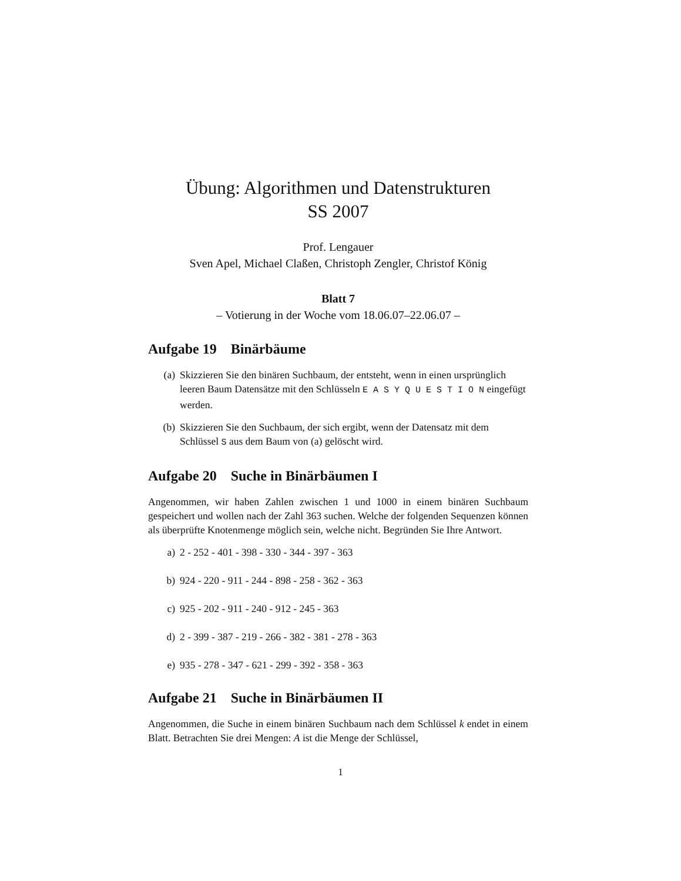Übung: Algorithmen und Datenstrukturen
SS 2007
Prof. Lengauer
Sven Apel, Michael Claßen, Christoph Zengler, Christof König
Blatt 7
– Votierung in der Woche vom 18.06.07–22.06.07 –
Aufgabe 19 Binärbäume
(a) Skizzieren Sie den binären Suchbaum, der entsteht, wenn in einen ursprünglich leeren Baum Datensätze mit den Schlüsseln E A S Y Q U E S T I O N eingefügt werden.
(b) Skizzieren Sie den Suchbaum, der sich ergibt, wenn der Datensatz mit dem Schlüssel S aus dem Baum von (a) gelöscht wird.
Aufgabe 20 Suche in Binärbäumen I
Angenommen, wir haben Zahlen zwischen 1 und 1000 in einem binären Suchbaum gespeichert und wollen nach der Zahl 363 suchen. Welche der folgenden Sequenzen können als überprüfte Knotenmenge möglich sein, welche nicht. Begründen Sie Ihre Antwort.
a) 2 - 252 - 401 - 398 - 330 - 344 - 397 - 363
b) 924 - 220 - 911 - 244 - 898 - 258 - 362 - 363
c) 925 - 202 - 911 - 240 - 912 - 245 - 363
d) 2 - 399 - 387 - 219 - 266 - 382 - 381 - 278 - 363
e) 935 - 278 - 347 - 621 - 299 - 392 - 358 - 363
Aufgabe 21 Suche in Binärbäumen II
Angenommen, die Suche in einem binären Suchbaum nach dem Schlüssel k endet in einem Blatt. Betrachten Sie drei Mengen: A ist die Menge der Schlüssel,
1